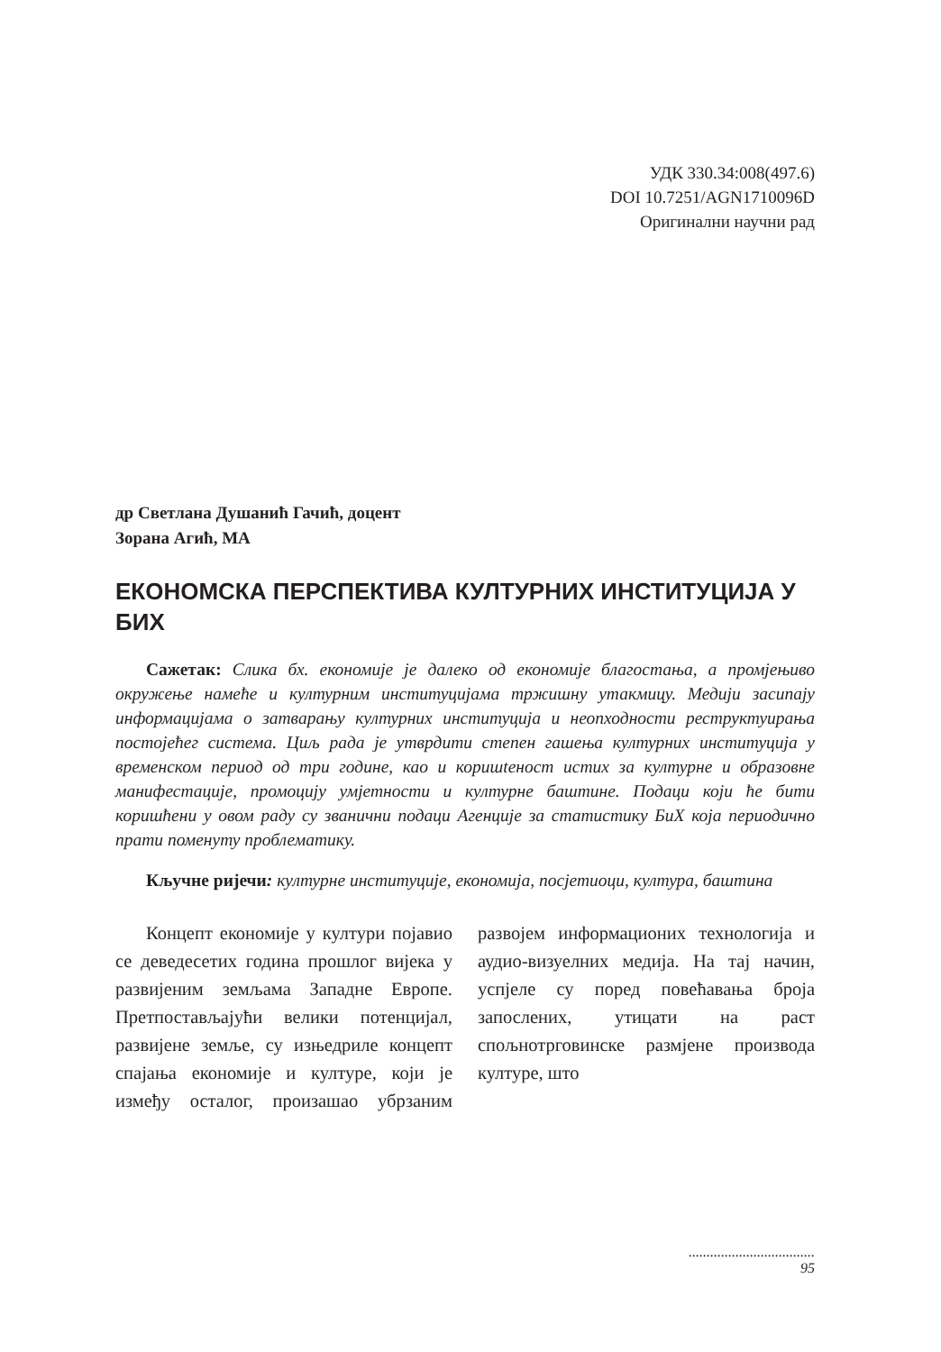УДК 330.34:008(497.6)
DOI 10.7251/AGN1710096D
Оригинални научни рад
др Светлана Душанић Гачић, доцент
Зорана Агић, МА
ЕКОНОМСКА ПЕРСПЕКТИВА КУЛТУРНИХ ИНСТИТУЦИЈА У БИХ
Сажетак: Слика бх. економије је далеко од економије благостања, а промјењиво окружење намеће и културним институцијама тржишну утакмицу. Медији засипају информацијама о затварању културних институција и неопходности реструктуирања постојећег система. Циљ рада је утврдити степен гашења културних институција у временском период од три године, као и коришteност истих за културне и образовне манифестације, промоцију умјетности и културне баштине. Подаци који ће бити коришћени у овом раду су званични подаци Агенције за статистику БиХ која периодично прати поменуту проблематику.
Кључне ријечи: културне институције, економија, посјетиоци, култура, баштина
Концепт економије у култури појавио се деведесетих година прошлог вијека у развијеним земљама Западне Европе. Претпостављајући велики потенцијал, развијене земље, су изњедриле концепт спајања економије и културе, који је између осталог, произашао убрзаним развојем информационих технологија и аудио-визуелних медија. На тај начин, успјеле су поред повећавања броја запослених, утицати на раст спољнотрговинске размјене производа културе, што
...................................
95